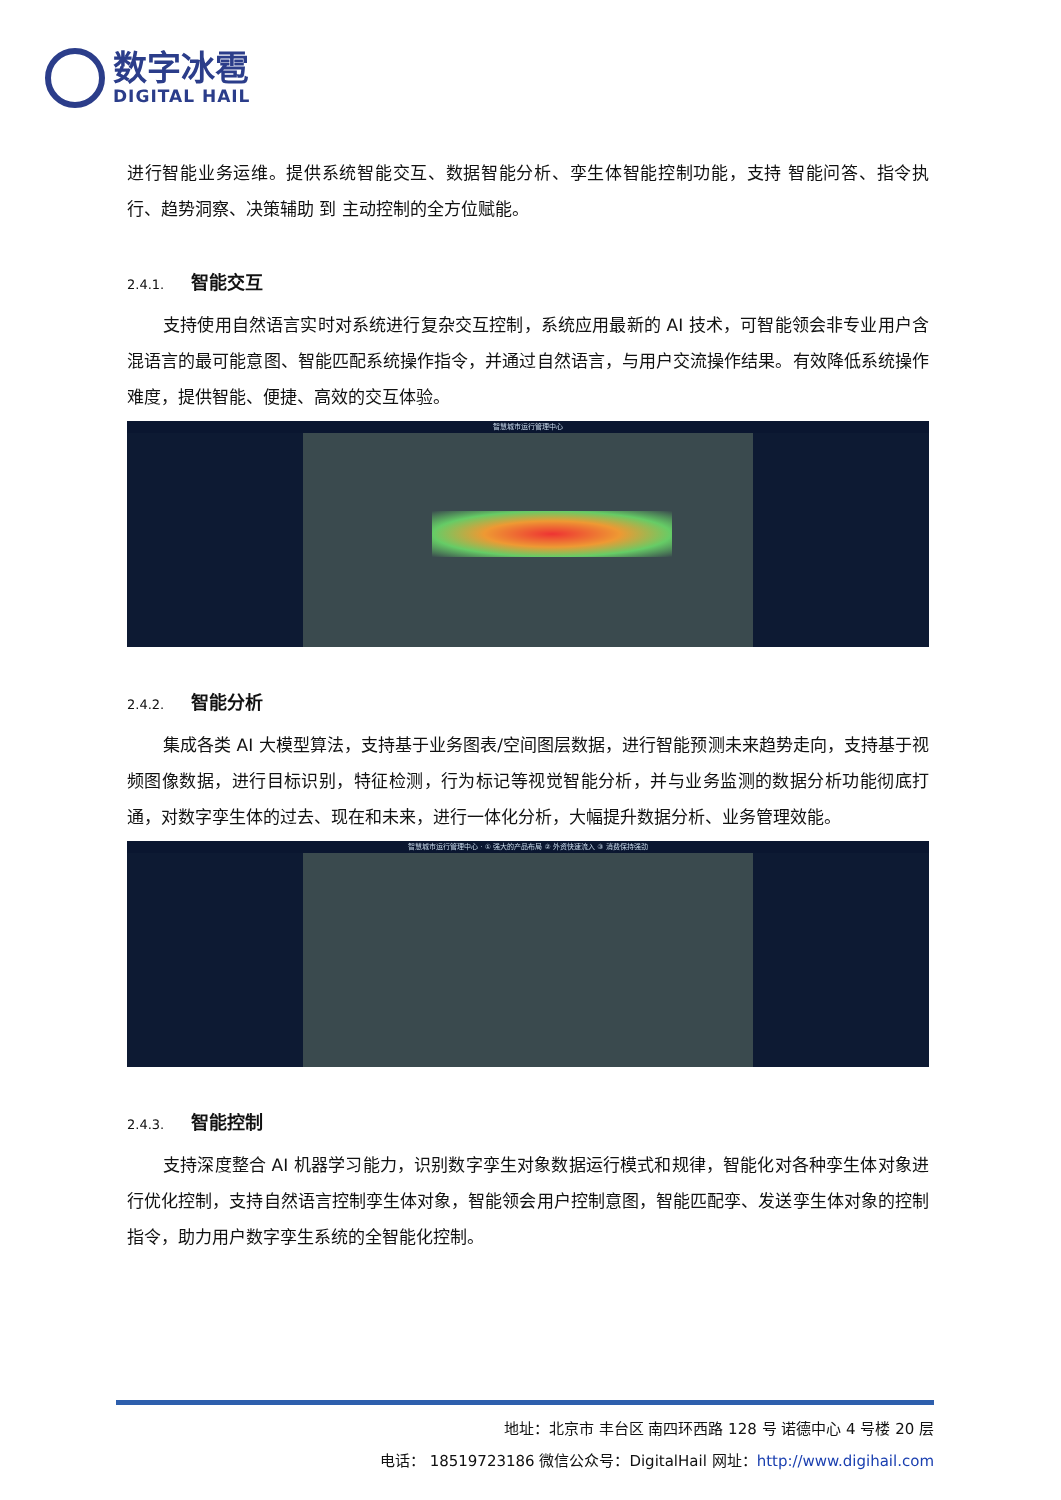数字冰雹
DIGITAL HAIL
进行智能业务运维。提供系统智能交互、数据智能分析、孪生体智能控制功能，支持 智能问答、指令执行、趋势洞察、决策辅助 到 主动控制的全方位赋能。
2.4.1. 智能交互
支持使用自然语言实时对系统进行复杂交互控制，系统应用最新的 AI 技术，可智能领会非专业用户含混语言的最可能意图、智能匹配系统操作指令，并通过自然语言，与用户交流操作结果。有效降低系统操作难度，提供智能、便捷、高效的交互体验。
智慧城市运行管理中心
2.4.2. 智能分析
集成各类 AI 大模型算法，支持基于业务图表/空间图层数据，进行智能预测未来趋势走向，支持基于视频图像数据，进行目标识别，特征检测，行为标记等视觉智能分析，并与业务监测的数据分析功能彻底打通，对数字孪生体的过去、现在和未来，进行一体化分析，大幅提升数据分析、业务管理效能。
智慧城市运行管理中心 · ① 强大的产品布局 ② 外资快速流入 ③ 消费保持强劲
2.4.3. 智能控制
支持深度整合 AI 机器学习能力，识别数字孪生对象数据运行模式和规律，智能化对各种孪生体对象进行优化控制，支持自然语言控制孪生体对象，智能领会用户控制意图，智能匹配孪、发送孪生体对象的控制指令，助力用户数字孪生系统的全智能化控制。
地址：北京市 丰台区 南四环西路 128 号 诺德中心 4 号楼 20 层
电话： 18519723186 微信公众号：DigitalHail 网址：http://www.digihail.com